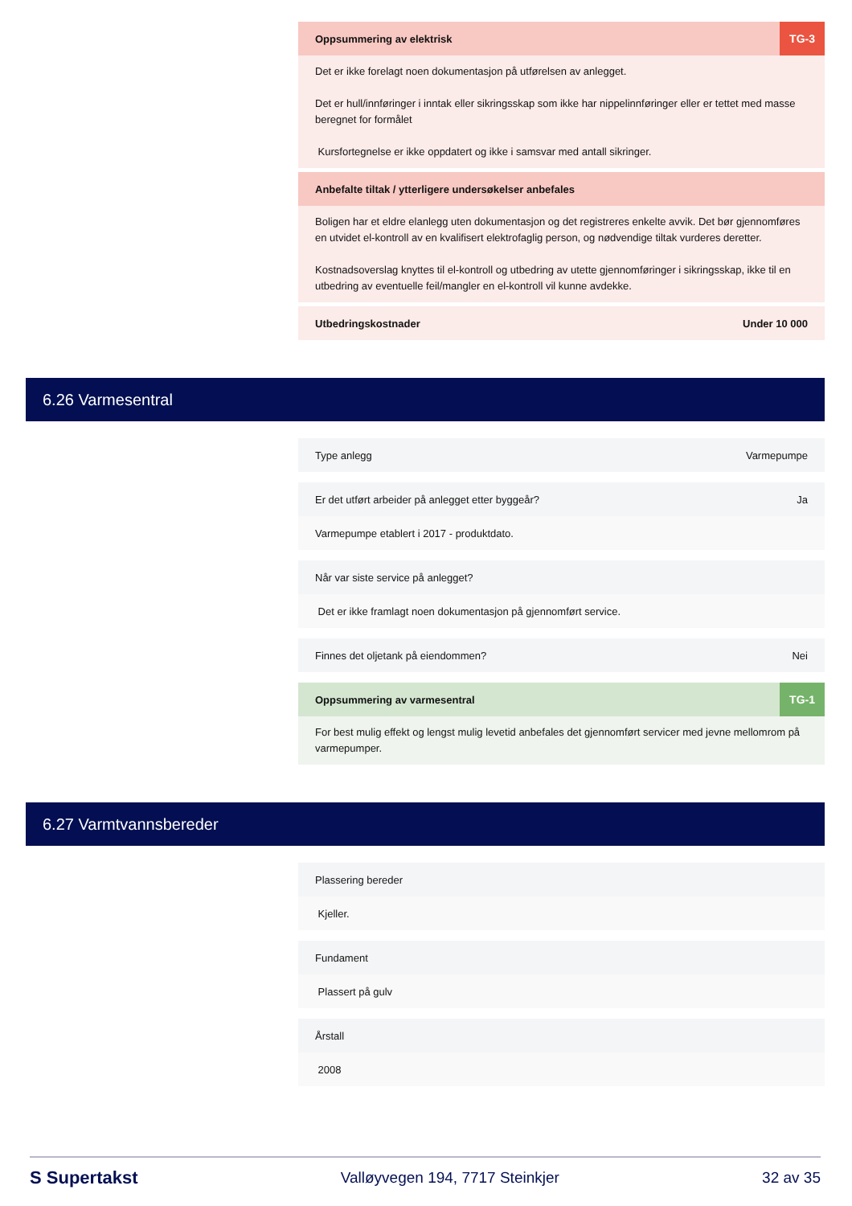Oppsummering av elektrisk TG-3
Det er ikke forelagt noen dokumentasjon på utførelsen av anlegget.
Det er hull/innføringer i inntak eller sikringsskap som ikke har nippelinnføringer eller er tettet med masse beregnet for formålet
Kursfortegnelse er ikke oppdatert og ikke i samsvar med antall sikringer.
Anbefalte tiltak / ytterligere undersøkelser anbefales
Boligen har et eldre elanlegg uten dokumentasjon og det registreres enkelte avvik. Det bør gjennomføres en utvidet el-kontroll av en kvalifisert elektrofaglig person, og nødvendige tiltak vurderes deretter.
Kostnadsoverslag knyttes til el-kontroll og utbedring av utette gjennomføringer i sikringsskap, ikke til en utbedring av eventuelle feil/mangler en el-kontroll vil kunne avdekke.
Utbedringskostnader Under 10 000
6.26 Varmesentral
Type anlegg Varmepumpe
Er det utført arbeider på anlegget etter byggeår? Ja
Varmepumpe etablert i 2017 - produktdato.
Når var siste service på anlegget?
Det er ikke framlagt noen dokumentasjon på gjennomført service.
Finnes det oljetank på eiendommen? Nei
Oppsummering av varmesentral TG-1
For best mulig effekt og lengst mulig levetid anbefales det gjennomført servicer med jevne mellomrom på varmepumper.
6.27 Varmtvannsbereder
Plassering bereder
Kjeller.
Fundament
Plassert på gulv
Årstall
2008
S Supertakst Valløyvegen 194, 7717 Steinkjer 32 av 35